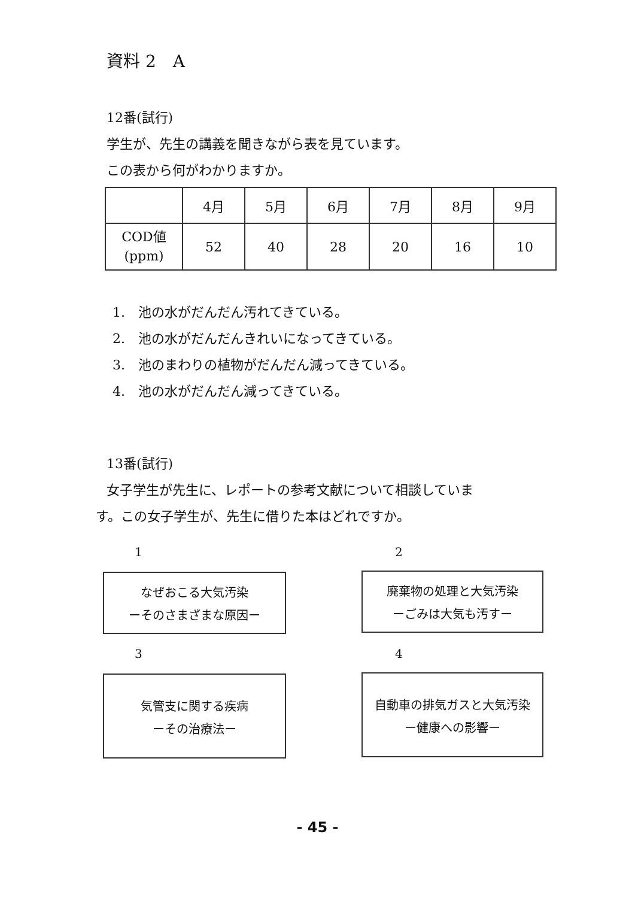資料 2　A
12番(試行)
学生が、先生の講義を聞きながら表を見ています。
この表から何がわかりますか。
| | 4月 | 5月 | 6月 | 7月 | 8月 | 9月 |
| COD値 (ppm) | 52 | 40 | 28 | 20 | 16 | 10 |
1.　池の水がだんだん汚れてきている。
2.　池の水がだんだんきれいになってきている。
3.　池のまわりの植物がだんだん減ってきている。
4.　池の水がだんだん減ってきている。
13番(試行)
女子学生が先生に、レポートの参考文献について相談していま
す。この女子学生が、先生に借りた本はどれですか。
1 2
なぜおこる大気汚染
ーそのさまざまな原因ー
廃棄物の処理と大気汚染
ーごみは大気も汚すー
3 4
気管支に関する疾病
ーその治療法ー
自動車の排気ガスと大気汚染
ー健康への影響ー
- 45 -